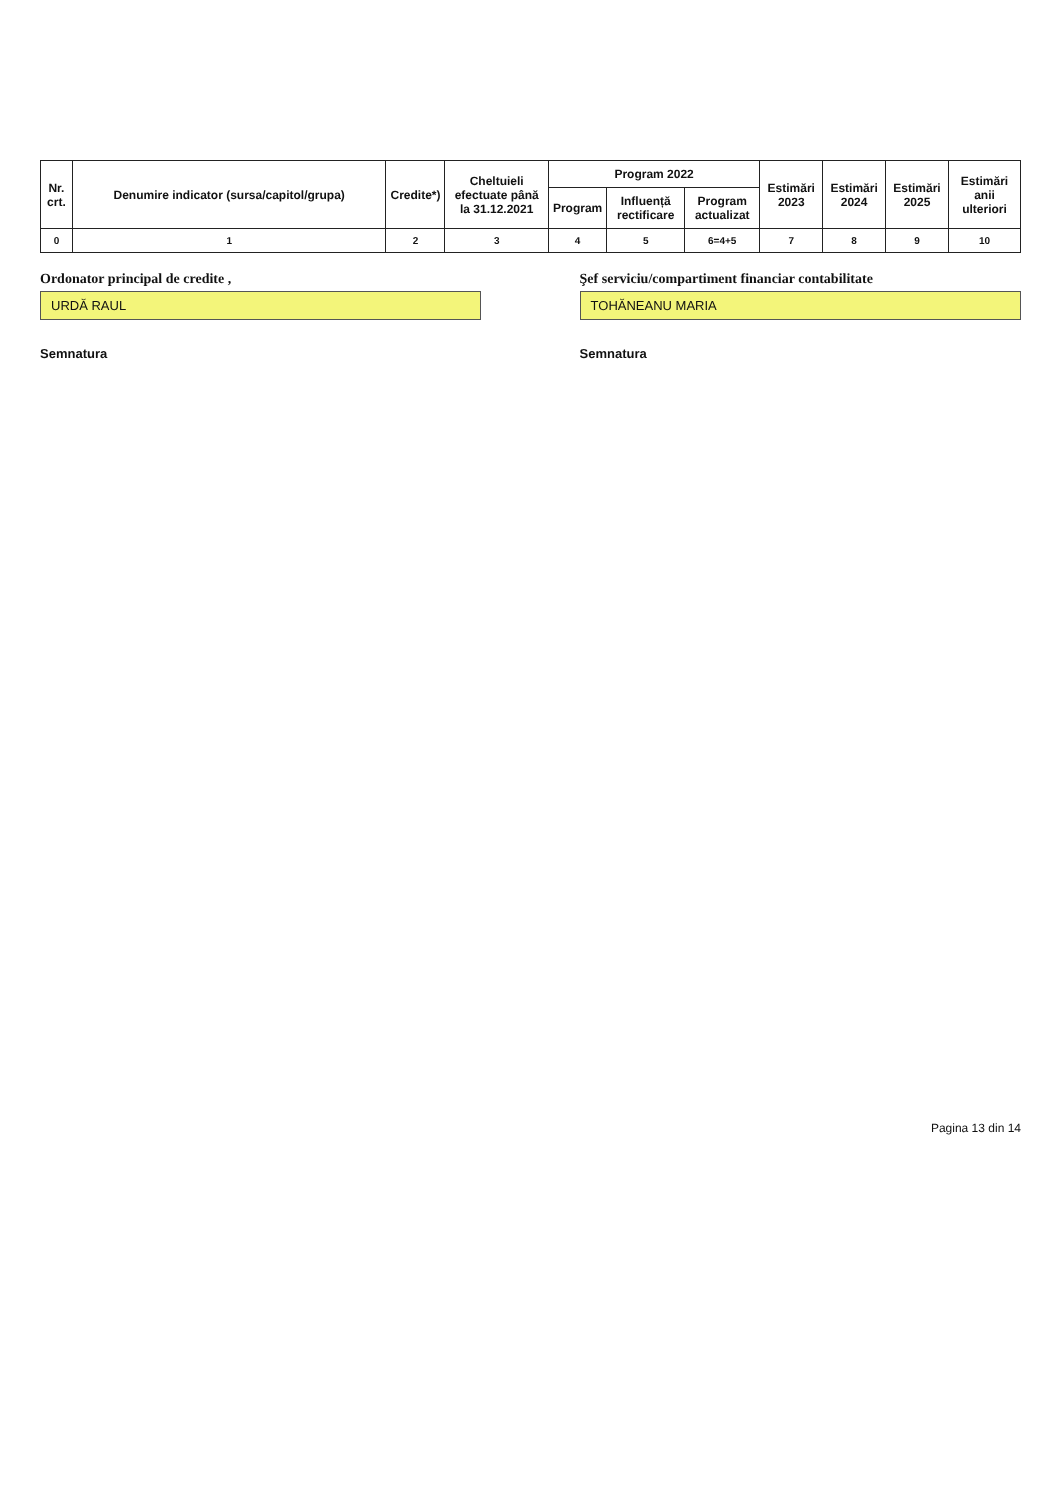| Nr. crt. | Denumire indicator (sursa/capitol/grupa) | Credite*) | Cheltuieli efectuate până la 31.12.2021 | Program 2022 | | | Estimări 2023 | Estimări 2024 | Estimări 2025 | Estimări anii ulteriori |
| --- | --- | --- | --- | --- | --- | --- | --- | --- | --- | --- |
| | | | | Program | Influență rectificare | Program actualizat | | | | |
| 0 | 1 | 2 | 3 | 4 | 5 | 6=4+5 | 7 | 8 | 9 | 10 |
Ordonator principal de credite ,
URDĂ RAUL
Semnatura
Şef serviciu/compartiment financiar contabilitate
TOHĂNEANU MARIA
Semnatura
Pagina 13 din 14